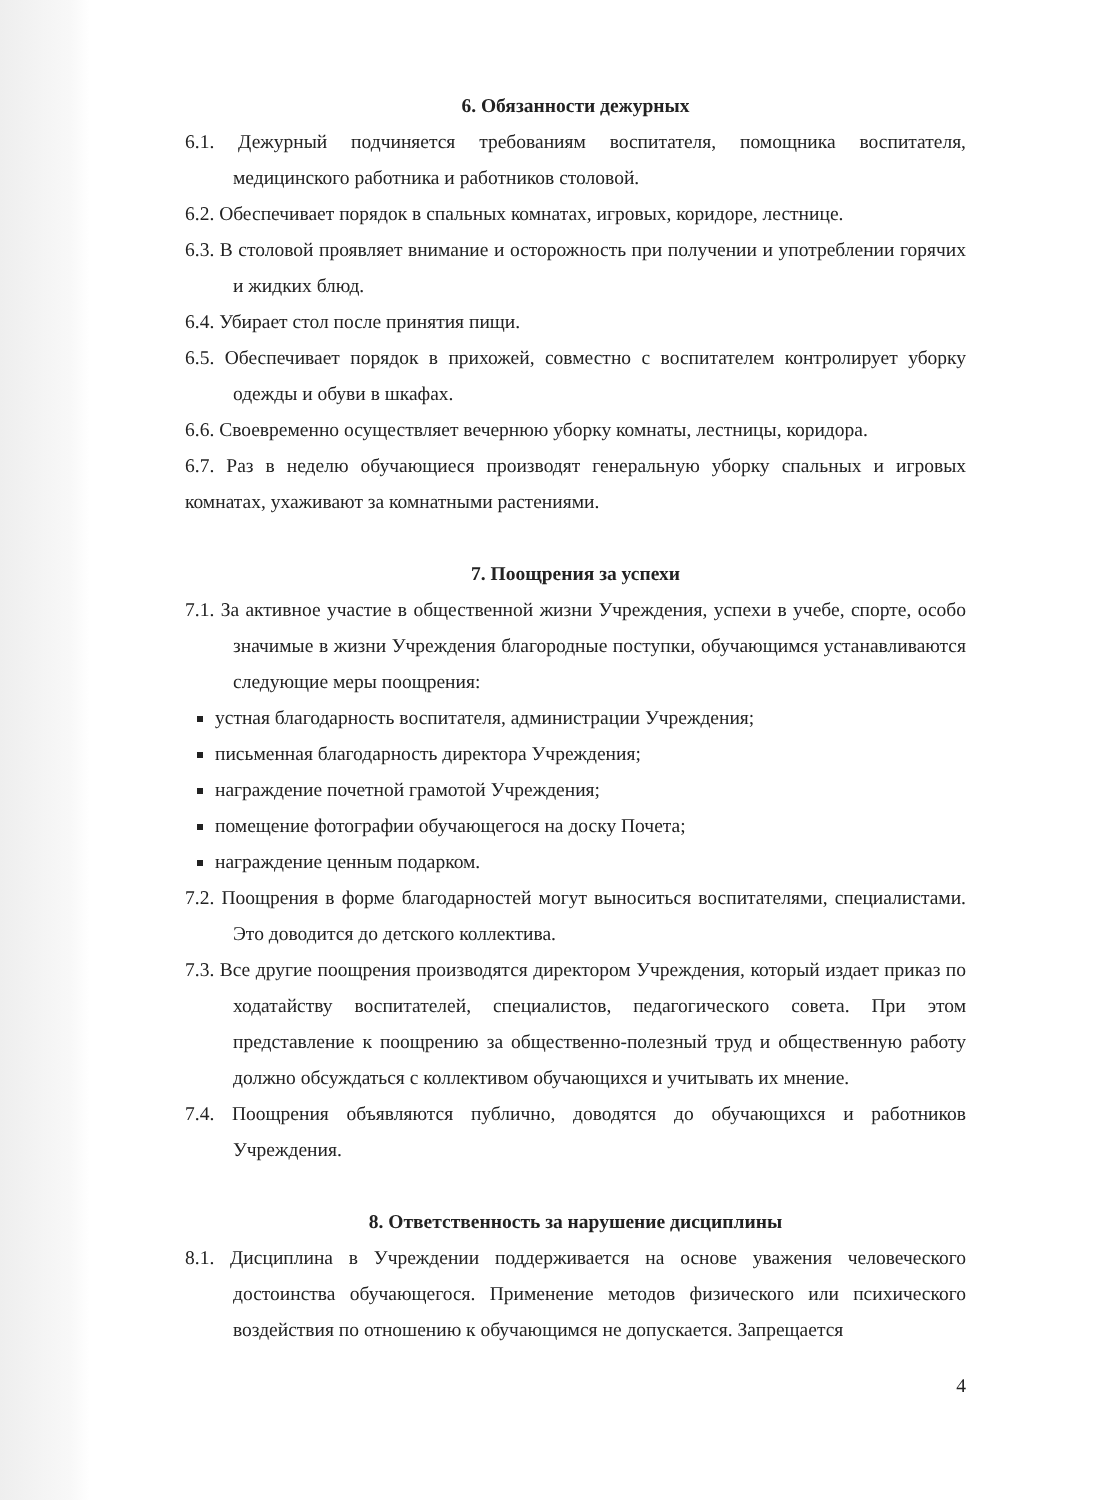6. Обязанности дежурных
6.1. Дежурный подчиняется требованиям воспитателя, помощника воспитателя, медицинского работника и работников столовой.
6.2. Обеспечивает порядок в спальных комнатах, игровых, коридоре, лестнице.
6.3. В столовой проявляет внимание и осторожность при получении и употреблении горячих и жидких блюд.
6.4. Убирает стол после принятия пищи.
6.5. Обеспечивает порядок в прихожей, совместно с воспитателем контролирует уборку одежды и обуви в шкафах.
6.6. Своевременно осуществляет вечернюю уборку комнаты, лестницы, коридора.
6.7. Раз в неделю обучающиеся производят генеральную уборку спальных и игровых комнатах, ухаживают за комнатными растениями.
7. Поощрения за успехи
7.1. За активное участие в общественной жизни Учреждения, успехи в учебе, спорте, особо значимые в жизни Учреждения благородные поступки, обучающимся устанавливаются следующие меры поощрения:
устная благодарность воспитателя, администрации Учреждения;
письменная благодарность директора Учреждения;
награждение почетной грамотой Учреждения;
помещение фотографии обучающегося на доску Почета;
награждение ценным подарком.
7.2. Поощрения в форме благодарностей могут выноситься воспитателями, специалистами. Это доводится до детского коллектива.
7.3. Все другие поощрения производятся директором Учреждения, который издает приказ по ходатайству воспитателей, специалистов, педагогического совета. При этом представление к поощрению за общественно-полезный труд и общественную работу должно обсуждаться с коллективом обучающихся и учитывать их мнение.
7.4. Поощрения объявляются публично, доводятся до обучающихся и работников Учреждения.
8. Ответственность за нарушение дисциплины
8.1. Дисциплина в Учреждении поддерживается на основе уважения человеческого достоинства обучающегося. Применение методов физического или психического воздействия по отношению к обучающимся не допускается. Запрещается
4